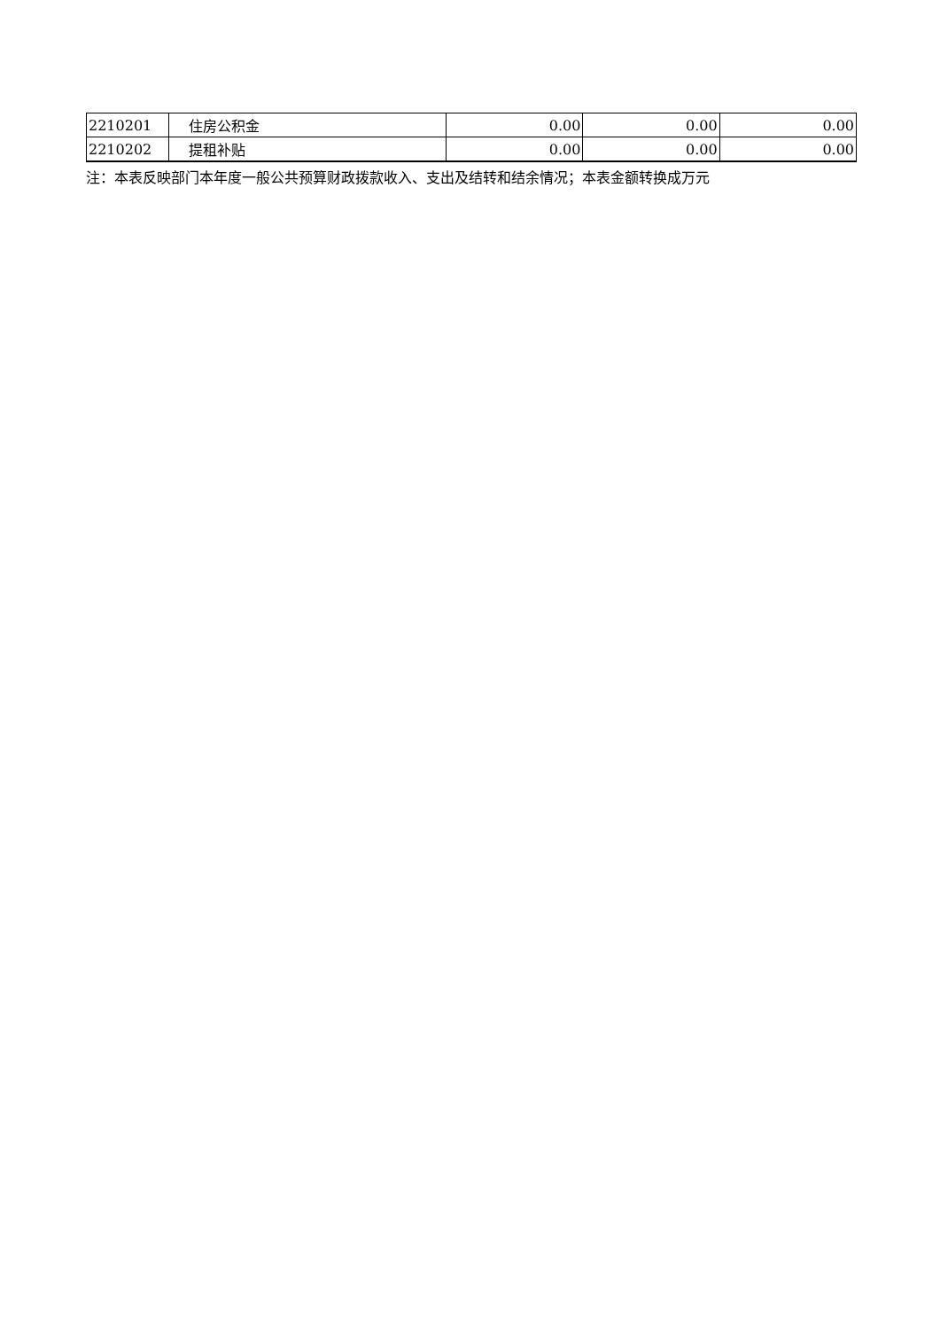| 2210201 | 住房公积金 | 0.00 | 0.00 | 0.00 |
| 2210202 | 提租补贴 | 0.00 | 0.00 | 0.00 |
注：本表反映部门本年度一般公共预算财政拨款收入、支出及结转和结余情况；本表金额转换成万元